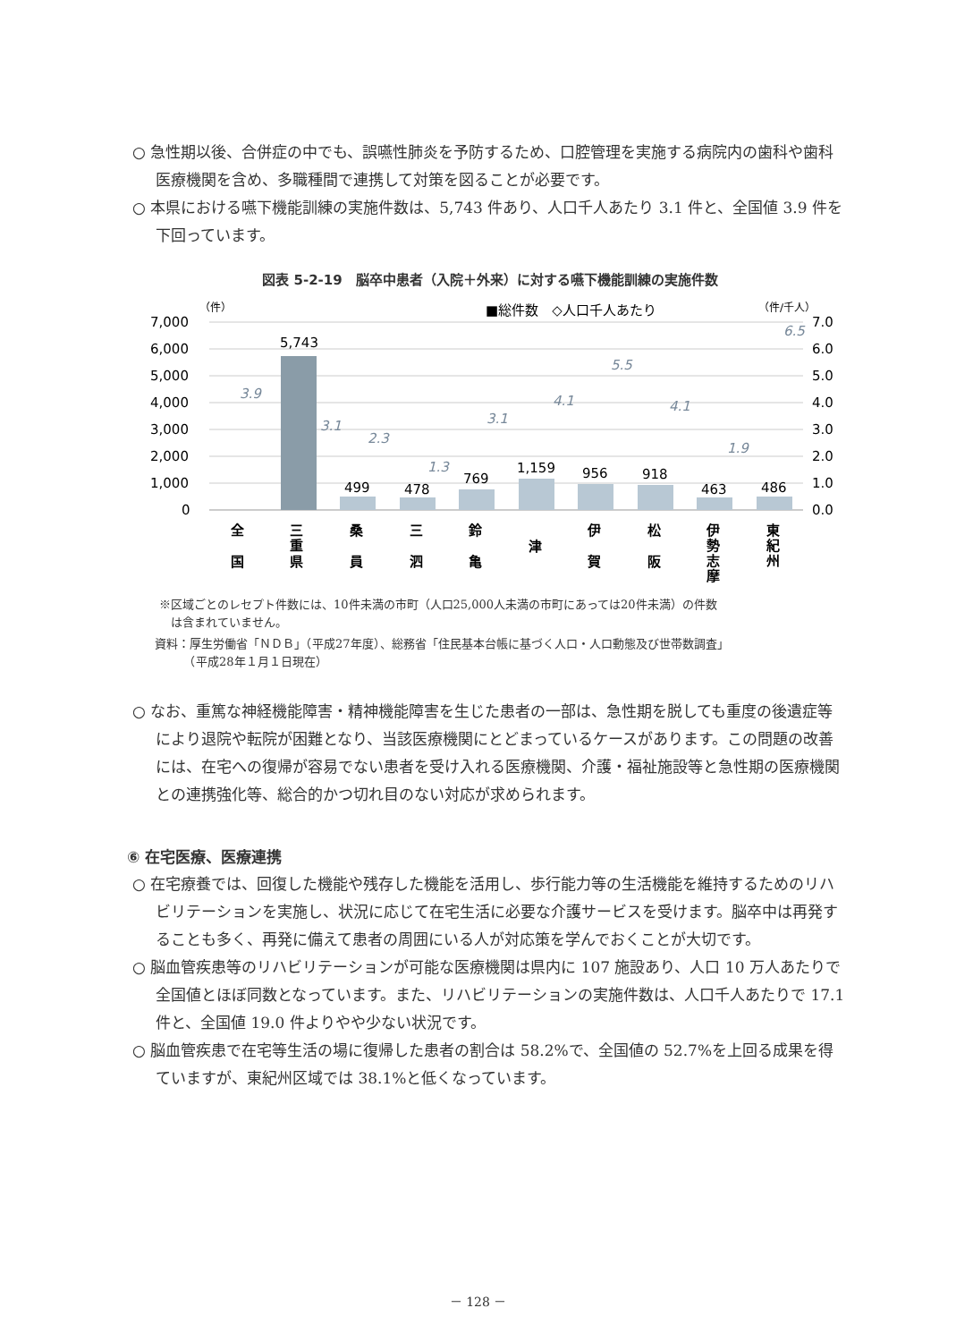○ 急性期以後、合併症の中でも、誤嚥性肺炎を予防するため、口腔管理を実施する病院内の歯科や歯科医療機関を含め、多職種間で連携して対策を図ることが必要です。
○ 本県における嚥下機能訓練の実施件数は、5,743 件あり、人口千人あたり 3.1 件と、全国値 3.9 件を下回っています。
図表 5-2-19　脳卒中患者（入院＋外来）に対する嚥下機能訓練の実施件数
（件）
■総件数　◇人口千人あたり
（件/千人）
7,000
6,000
5,000
4,000
3,000
2,000
1,000
0
7.0
6.0
5.0
4.0
3.0
2.0
1.0
0.0
5,743
499
478
769
1,159
956
918
463
486
3.9
3.1
2.3
1.3
3.1
4.1
5.5
4.1
1.9
6.5
全
国
三
重
県
桑
員
三
泗
鈴
亀
津
伊
賀
松
阪
伊
勢
志
摩
東
紀
州
※区域ごとのレセプト件数には、10件未満の市町（人口25,000人未満の市町にあっては20件未満）の件数
　は含まれていません。
資料：厚生労働省「ＮＤＢ」（平成27年度）、総務省「住民基本台帳に基づく人口・人口動態及び世帯数調査」
　　　（平成28年１月１日現在）
○ なお、重篤な神経機能障害・精神機能障害を生じた患者の一部は、急性期を脱しても重度の後遺症等により退院や転院が困難となり、当該医療機関にとどまっているケースがあります。この問題の改善には、在宅への復帰が容易でない患者を受け入れる医療機関、介護・福祉施設等と急性期の医療機関との連携強化等、総合的かつ切れ目のない対応が求められます。
⑥ 在宅医療、医療連携
○ 在宅療養では、回復した機能や残存した機能を活用し、歩行能力等の生活機能を維持するためのリハビリテーションを実施し、状況に応じて在宅生活に必要な介護サービスを受けます。脳卒中は再発することも多く、再発に備えて患者の周囲にいる人が対応策を学んでおくことが大切です。
○ 脳血管疾患等のリハビリテーションが可能な医療機関は県内に 107 施設あり、人口 10 万人あたりで全国値とほぼ同数となっています。また、リハビリテーションの実施件数は、人口千人あたりで 17.1 件と、全国値 19.0 件よりやや少ない状況です。
○ 脳血管疾患で在宅等生活の場に復帰した患者の割合は 58.2%で、全国値の 52.7%を上回る成果を得ていますが、東紀州区域では 38.1%と低くなっています。
－ 128 －